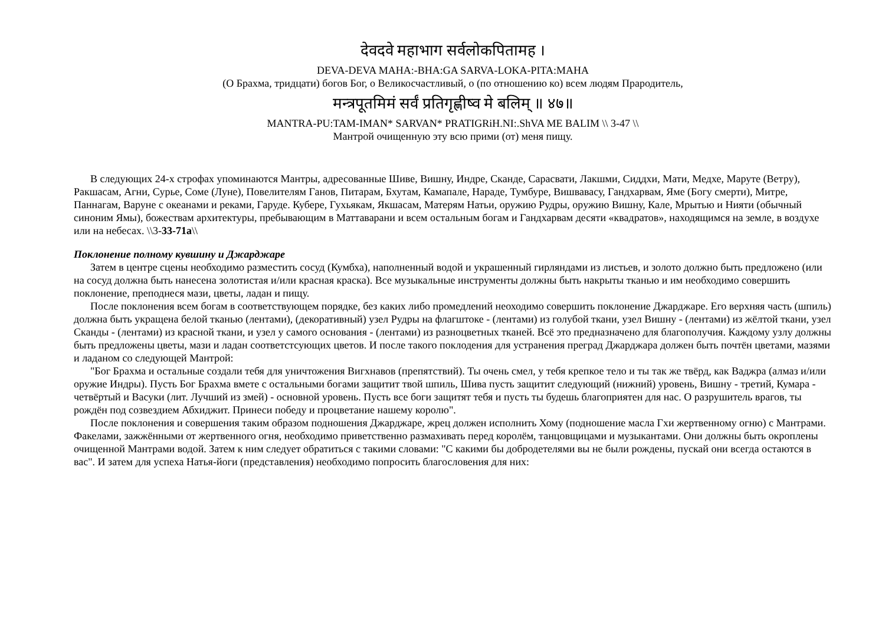देवदवे महाभाग सर्वलोकपितामह ।
DEVA-DEVA MAHA:-BHA:GA SARVA-LOKA-PITA:MAHA
(О Брахма, тридцати) богов Бог, о Великосчастливый, о (по отношению ко) всем людям Прародитель,
मन्त्रपूतमिमं सर्वं प्रतिगृह्णीष्व मे बलिम् ॥ ४७॥
MANTRA-PU:TAM-IMAN* SARVAN* PRATIGRiH.NI:.ShVA ME BALIM \\ 3-47 \\
Мантрой очищенную эту всю прими (от) меня пищу.
В следующих 24-х строфах упоминаются Мантры, адресованные Шиве, Вишну, Индре, Сканде, Сарасвати, Лакшми, Сиддхи, Мати, Медхе, Маруте (Ветру), Ракшасам, Агни, Сурье, Соме (Луне), Повелителям Ганов, Питарам, Бхутам, Камапале, Нараде, Тумбуре, Вишвавасу, Гандхарвам, Яме (Богу смерти), Митре, Паннагам, Варуне с океанами и реками, Гаруде. Кубере, Гухьякам, Якшасам, Матерям Натьи, оружию Рудры, оружию Вишну, Кале, Мрытью и Нияти (обычный синоним Ямы), божествам архитектуры, пребывающим в Маттаварани и всем остальным богам и Гандхарвам десяти «квадратов», находящимся на земле, в воздухе или на небесах. \\3-33-71а\\
Поклонение полному кувшину и Джарджаре
Затем в центре сцены необходимо разместить сосуд (Кумбха), наполненный водой и украшенный гирляндами из листьев, и золото должно быть предложено (или на сосуд должна быть нанесена золотистая и/или красная краска). Все музыкальные инструменты должны быть накрыты тканью и им необходимо совершить поклонение, преподнеся мази, цветы, ладан и пищу.
После поклонения всем богам в соответствующем порядке, без каких либо промедлений неоходимо совершить поклонение Джарджаре. Его верхняя часть (шпиль) должна быть укращена белой тканью (лентами), (декоративный) узел Рудры на флагштоке - (лентами) из голубой ткани, узел Вишну - (лентами) из жёлтой ткани, узел Сканды - (лентами) из красной ткани, и узел у самого основания - (лентами) из разноцветных тканей. Всё это предназначено для благополучия. Каждому узлу должны быть предложены цветы, мази и ладан соответстсующих цветов. И после такого поклодения для устранения преград Джарджара должен быть почтён цветами, мазями и ладаном со следующей Мантрой:
"Бог Брахма и остальные создали тебя для уничтожения Вигхнавов (препятствий). Ты очень смел, у тебя крепкое тело и ты так же твёрд, как Ваджра (алмаз и/или оружие Индры). Пусть Бог Брахма вмете с остальными богами защитит твой шпиль, Шива пусть защитит следующий (нижний) уровень, Вишну - третий, Кумара - четвёртый и Васуки (лит. Лучший из змей) - основной уровень. Пусть все боги защитят тебя и пусть ты будешь благоприятен для нас. О разрушитель врагов, ты рождён под созвездием Абхиджит. Принеси победу и процветание нашему королю".
После поклонения и совершения таким образом подношения Джарджаре, жрец должен исполнить Хому (подношение масла Гхи жертвенному огню) с Мантрами. Факелами, зажжёнными от жертвенного огня, необходимо приветственно размахивать перед королём, танцовщицами и музыкантами. Они должны быть окроплены очищенной Мантрами водой. Затем к ним следует обратиться с такими словами: "С какими бы добродетелями вы не были рождены, пускай они всегда остаются в вас". И затем для успеха Натья-йоги (представления) необходимо попросить благословения для них: